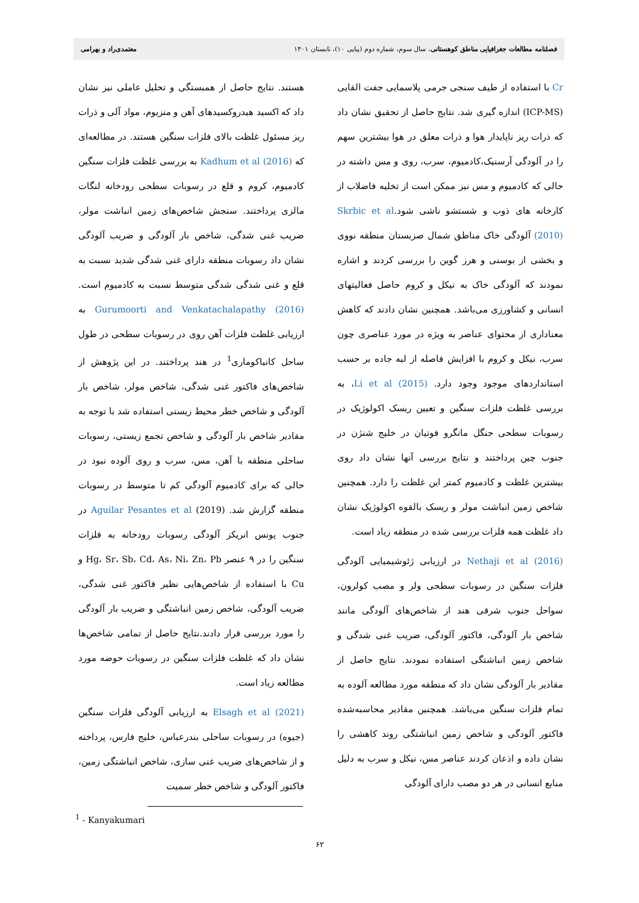فصلنامه مطالعات جغرافیایی مناطق کوهستانی، سال سوم، شماره دوم (پیاپی ۱۰)، تابستان ۱۴۰۱ معتمدی‌راد و بهرامی
Cr با استفاده از طیف سنجی جرمی پلاسمایی جفت القایی (ICP-MS) اندازه گیری شد. نتایج حاصل از تحقیق نشان داد که ذرات ریز ناپایدار هوا و ذرات معلق در هوا بیشترین سهم را در آلودگی آرسنیک،کادمیوم، سرب، روی و مس داشته در حالی که کادمیوم و مس نیز ممکن است از تخلیه فاضلاب از کارخانه های ذوب و شستشو ناشی شود.Skrbic et al (2010) آلودگی خاک مناطق شمال صزبستان منطقه نووی و بخشی از بوسنی و هرز گوین را بررسی کردند و اشاره نمودند که آلودگی خاک به نیکل و کروم حاصل فعالیتهای انسانی و کشاورزی می‌باشد. همچنین نشان دادند که کاهش معناداری از محتوای عناصر به ویژه در مورد عناصری چون سرب، نیکل و کروم با افزایش فاصله از لبه جاده بر حسب استانداردهای موجود وجود دارد. Li et al (2015)، به بررسی غلظت فلزات سنگین و تعیین ریسک اکولوژیک در رسوبات سطحی جنگل مانگرو فوتیان در خلیج شنژن در جنوب چین پرداختند و نتایج بررسی آنها نشان داد روی بیشترین غلظت و کادمیوم کمتر این غلظت را دارد. همچنین شاخص زمین انباشت مولر و ریسک بالقوه اکولوژیک نشان داد غلظت همه فلزات بررسی شده در منطقه زیاد است.
Nethaji et al (2016) در ارزیابی ژئوشیمیایی آلودگی فلزات سنگین در رسوبات سطحی ولر و مصب کولرون، سواحل جنوب شرقی هند از شاخص‌های آلودگی مانند شاخص بار آلودگی، فاکتور آلودگی، ضریب غنی شدگی و شاخص زمین انباشتگی استفاده نمودند. نتایج حاصل از مقادیر بار آلودگی نشان داد که منطقه مورد مطالعه آلوده به تمام فلزات سنگین می‌باشد. همچنین مقادیر محاسبه‌شده فاکتور آلودگی و شاخص زمین انباشتگی روند کاهشی را نشان داده و اذعان کردند عناصر مس، نیکل و سرب به دلیل منابع انسانی در هر دو مصب دارای آلودگی
هستند. نتایج حاصل از همبستگی و تحلیل عاملی نیز نشان داد که اکسید هیدروکسیدهای آهن و منزیوم، مواد آلی و ذرات ریز مسئول غلظت بالای فلزات سنگین هستند. در مطالعه‌ای که Kadhum et al (2016) به بررسی غلظت فلزات سنگین کادمیوم، کروم و قلع در رسوبات سطحی رودخانه لنگات مالزی پرداختند. سنجش شاخص‌های زمین انباشت مولر، ضریب غنی شدگی، شاخص بار آلودگی و ضریب آلودگی نشان داد رسوبات منطقه دارای غنی شدگی شدید نسبت به قلع و غنی شدگی شدگی متوسط نسبت به کادمیوم است. Gurumoorti and Venkatachalapathy (2016) به ارزیابی غلظت فلزات آهن روی در رسوبات سطحی در طول ساحل کانیاکوماری<sup>1</sup> در هند پرداختند. در این پژوهش از شاخص‌های فاکتور غنی شدگی، شاخص مولر، شاخص بار آلودگی و شاخص خطر محیط زیستی استفاده شد با توجه به مقادیر شاخص بار آلودگی و شاخص تجمع زیستی، رسوبات ساحلی منطقه با آهن، مس، سرب و روی آلوده نبود در حالی که برای کادمیوم آلودگی کم تا متوسط در رسوبات منطقه گزارش شد. Aguilar Pesantes et al (2019) در جنوب پونس انریکز آلودگی رسوبات رودخانه به فلزات سنگین را در ۹ عنصر Hg، Sr، Sb، Cd، As، Ni، Zn، Pb و Cu با استفاده از شاخص‌هایی نظیر فاکتور غنی شدگی، ضریب آلودگی، شاخص زمین انباشتگی و ضریب بار آلودگی را مورد بررسی قرار دادند.نتایج حاصل از تمامی شاخص‌ها نشان داد که غلظت فلزات سنگین در رسوبات حوضه مورد مطالعه زیاد است.
Elsagh et al (2021) به ارزیابی آلودگی فلزات سنگین (جیوه) در رسوبات ساحلی بندرعباس، خلیج فارس، پرداخته و از شاخص‌های ضریب غنی سازی، شاخص انباشتگی زمین، فاکتور آلودگی و شاخص خطر سمیت
<sup>1</sup> - Kanyakumari
۶۲